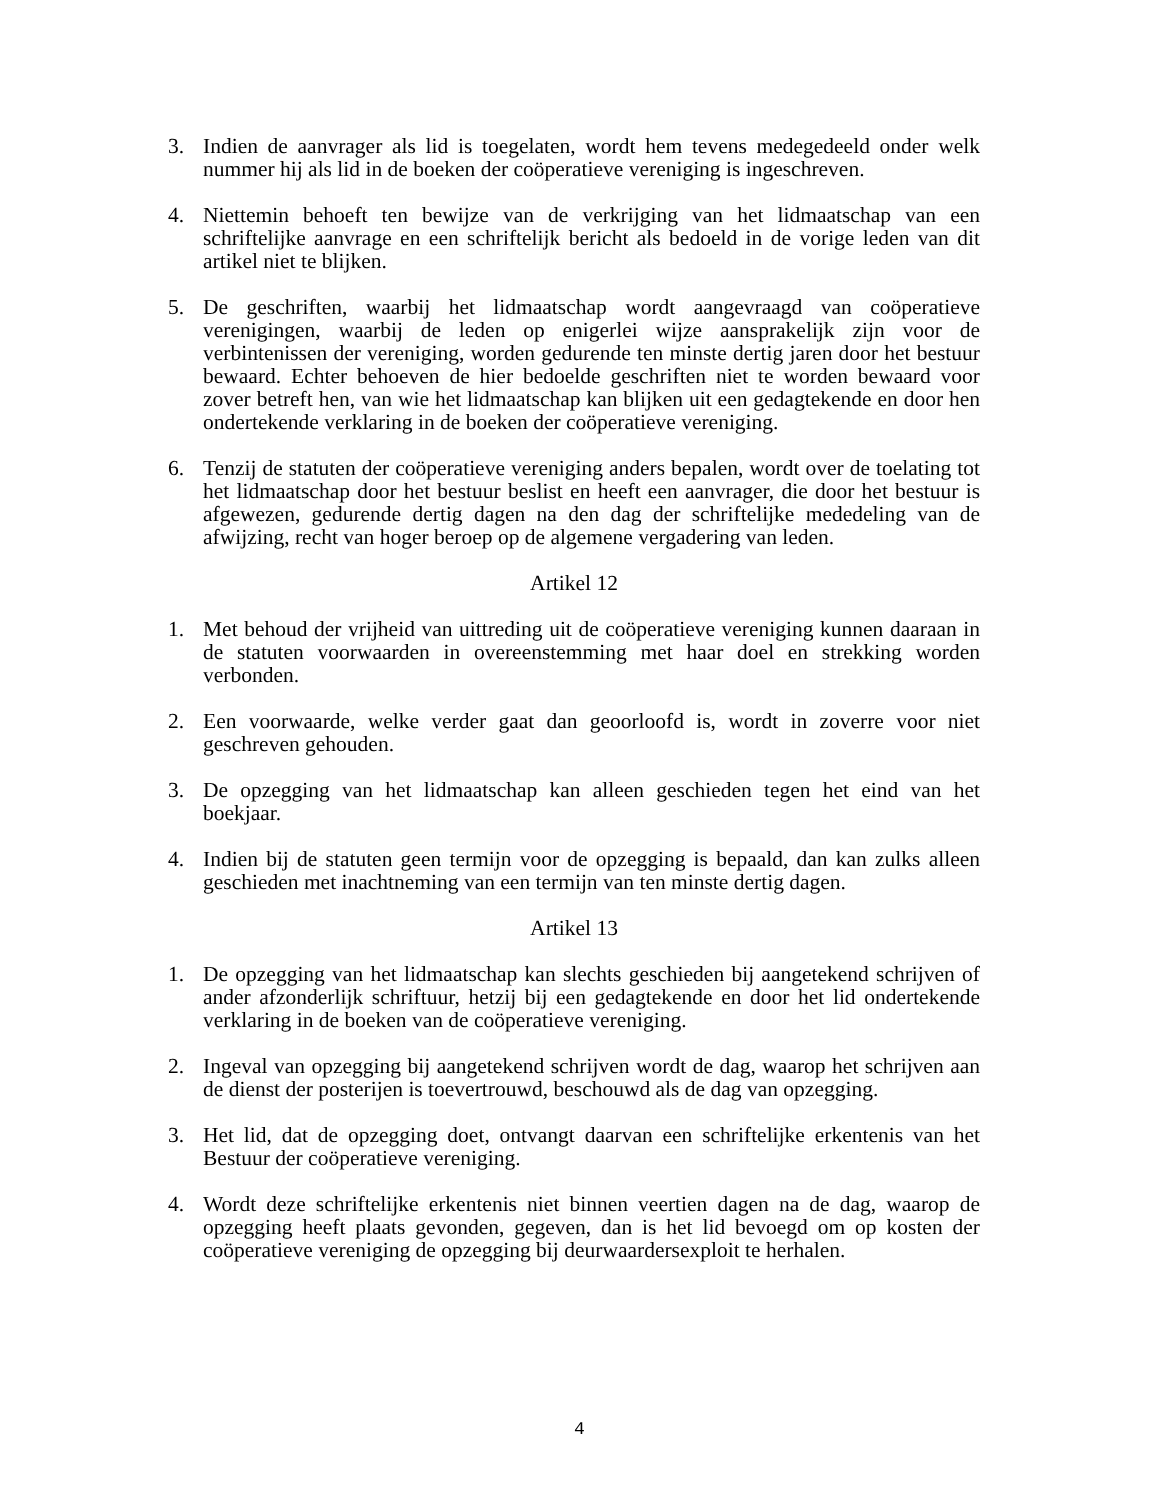3. Indien de aanvrager als lid is toegelaten, wordt hem tevens medegedeeld onder welk nummer hij als lid in de boeken der coöperatieve vereniging is ingeschreven.
4. Niettemin behoeft ten bewijze van de verkrijging van het lidmaatschap van een schriftelijke aanvrage en een schriftelijk bericht als bedoeld in de vorige leden van dit artikel niet te blijken.
5. De geschriften, waarbij het lidmaatschap wordt aangevraagd van coöperatieve verenigingen, waarbij de leden op enigerlei wijze aansprakelijk zijn voor de verbintenissen der vereniging, worden gedurende ten minste dertig jaren door het bestuur bewaard. Echter behoeven de hier bedoelde geschriften niet te worden bewaard voor zover betreft hen, van wie het lidmaatschap kan blijken uit een gedagtekende en door hen ondertekende verklaring in de boeken der coöperatieve vereniging.
6. Tenzij de statuten der coöperatieve vereniging anders bepalen, wordt over de toelating tot het lidmaatschap door het bestuur beslist en heeft een aanvrager, die door het bestuur is afgewezen, gedurende dertig dagen na den dag der schriftelijke mededeling van de afwijzing, recht van hoger beroep op de algemene vergadering van leden.
Artikel 12
1. Met behoud der vrijheid van uittreding uit de coöperatieve vereniging kunnen daaraan in de statuten voorwaarden in overeenstemming met haar doel en strekking worden verbonden.
2. Een voorwaarde, welke verder gaat dan geoorloofd is, wordt in zoverre voor niet geschreven gehouden.
3. De opzegging van het lidmaatschap kan alleen geschieden tegen het eind van het boekjaar.
4. Indien bij de statuten geen termijn voor de opzegging is bepaald, dan kan zulks alleen geschieden met inachtneming van een termijn van ten minste dertig dagen.
Artikel 13
1. De opzegging van het lidmaatschap kan slechts geschieden bij aangetekend schrijven of ander afzonderlijk schriftuur, hetzij bij een gedagtekende en door het lid ondertekende verklaring in de boeken van de coöperatieve vereniging.
2. Ingeval van opzegging bij aangetekend schrijven wordt de dag, waarop het schrijven aan de dienst der posterijen is toevertrouwd, beschouwd als de dag van opzegging.
3. Het lid, dat de opzegging doet, ontvangt daarvan een schriftelijke erkentenis van het Bestuur der coöperatieve vereniging.
4. Wordt deze schriftelijke erkentenis niet binnen veertien dagen na de dag, waarop de opzegging heeft plaats gevonden, gegeven, dan is het lid bevoegd om op kosten der coöperatieve vereniging de opzegging bij deurwaardersexploit te herhalen.
4